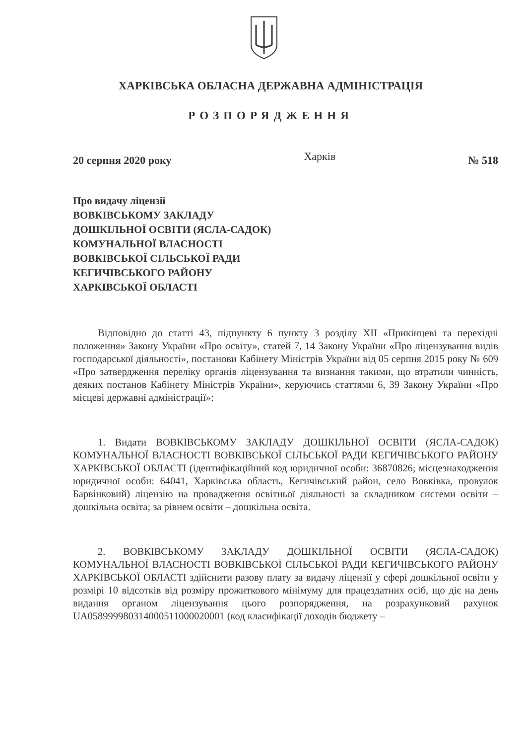ХАРКІВСЬКА ОБЛАСНА ДЕРЖАВНА АДМІНІСТРАЦІЯ
РОЗПОРЯДЖЕННЯ
20 серпня 2020 року Харків № 518
Про видачу ліцензії
ВОВКІВСЬКОМУ ЗАКЛАДУ
ДОШКІЛЬНОЇ ОСВІТИ (ЯСЛА-САДОК)
КОМУНАЛЬНОЇ ВЛАСНОСТІ
ВОВКІВСЬКОЇ СІЛЬСЬКОЇ РАДИ
КЕГИЧІВСЬКОГО РАЙОНУ
ХАРКІВСЬКОЇ ОБЛАСТІ
Відповідно до статті 43, підпункту 6 пункту 3 розділу XII «Прикінцеві та перехідні положення» Закону України «Про освіту», статей 7, 14 Закону України «Про ліцензування видів господарської діяльності», постанови Кабінету Міністрів України від 05 серпня 2015 року № 609 «Про затвердження переліку органів ліцензування та визнання такими, що втратили чинність, деяких постанов Кабінету Міністрів України», керуючись статтями 6, 39 Закону України «Про місцеві державні адміністрації»:
1. Видати ВОВКІВСЬКОМУ ЗАКЛАДУ ДОШКІЛЬНОЇ ОСВІТИ (ЯСЛА-САДОК) КОМУНАЛЬНОЇ ВЛАСНОСТІ ВОВКІВСЬКОЇ СІЛЬСЬКОЇ РАДИ КЕГИЧІВСЬКОГО РАЙОНУ ХАРКІВСЬКОЇ ОБЛАСТІ (ідентифікаційний код юридичної особи: 36870826; місцезнаходження юридичної особи: 64041, Харківська область, Кегичівський район, село Вовківка, провулок Барвінковий) ліцензію на провадження освітньої діяльності за складником системи освіти – дошкільна освіта; за рівнем освіти – дошкільна освіта.
2. ВОВКІВСЬКОМУ ЗАКЛАДУ ДОШКІЛЬНОЇ ОСВІТИ (ЯСЛА-САДОК) КОМУНАЛЬНОЇ ВЛАСНОСТІ ВОВКІВСЬКОЇ СІЛЬСЬКОЇ РАДИ КЕГИЧІВСЬКОГО РАЙОНУ ХАРКІВСЬКОЇ ОБЛАСТІ здійснити разову плату за видачу ліцензії у сфері дошкільної освіти у розмірі 10 відсотків від розміру прожиткового мінімуму для працездатних осіб, що діє на день видання органом ліцензування цього розпорядження, на розрахунковий рахунок UA058999980314000511000020001 (код класифікації доходів бюджету –